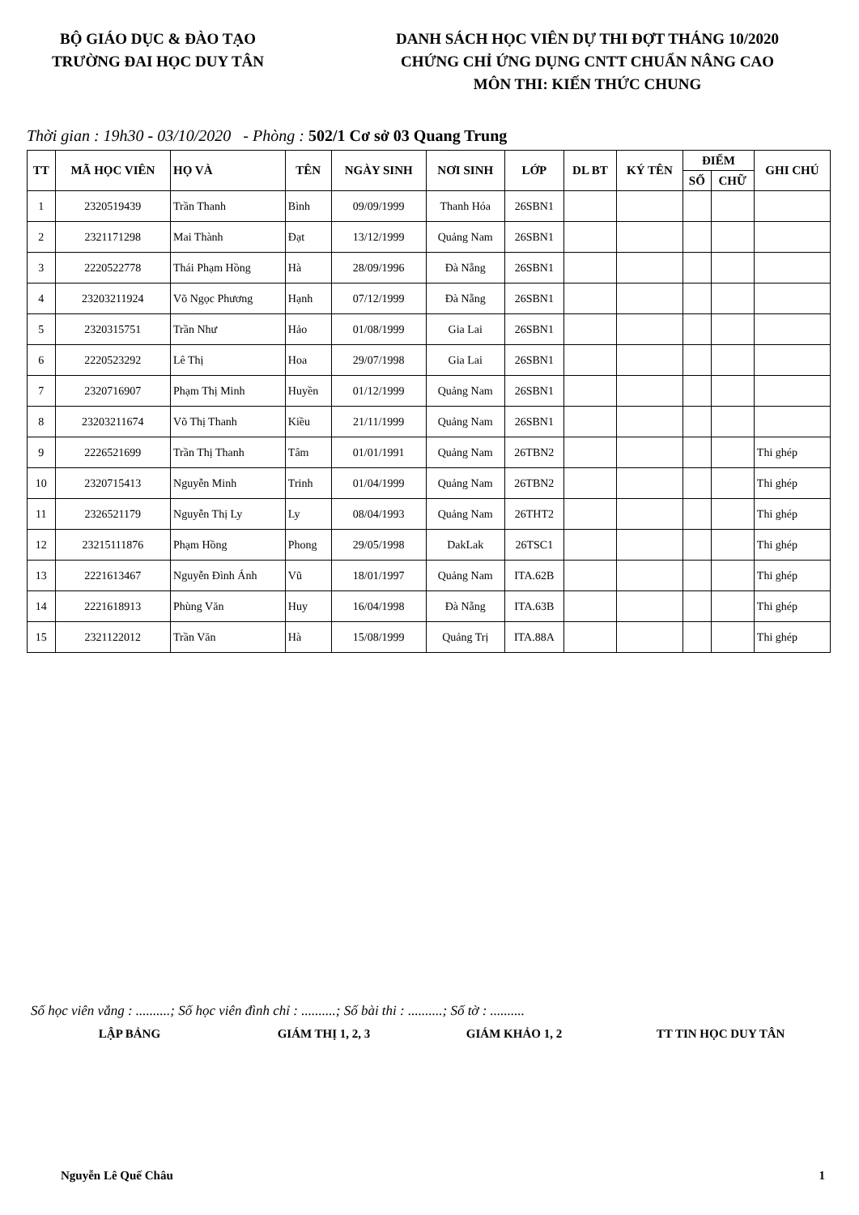BỘ GIÁO DỤC & ĐÀO TẠO
TRƯỜNG ĐAI HỌC DUY TÂN
DANH SÁCH HỌC VIÊN DỰ THI ĐỢT THÁNG 10/2020
CHỨNG CHỈ ỨNG DỤNG CNTT CHUẨN NÂNG CAO
MÔN THI: KIẾN THỨC CHUNG
Thời gian : 19h30 - 03/10/2020 - Phòng : 502/1 Cơ sở 03 Quang Trung
| TT | MÃ HỌC VIÊN | HỌ VÀ | TÊN | NGÀY SINH | NƠI SINH | LỚP | DL BT | KÝ TÊN | ĐIỂM | | GHI CHÚ |
| --- | --- | --- | --- | --- | --- | --- | --- | --- | --- | --- | --- |
| | | | | | | | | | SỐ | CHỮ | |
| 1 | 2320519439 | Trần Thanh | Bình | 09/09/1999 | Thanh Hóa | 26SBN1 | | | | | |
| 2 | 2321171298 | Mai Thành | Đạt | 13/12/1999 | Quảng Nam | 26SBN1 | | | | | |
| 3 | 2220522778 | Thái Phạm Hồng | Hà | 28/09/1996 | Đà Nẵng | 26SBN1 | | | | | |
| 4 | 23203211924 | Võ Ngọc Phương | Hạnh | 07/12/1999 | Đà Nẵng | 26SBN1 | | | | | |
| 5 | 2320315751 | Trần Như | Hảo | 01/08/1999 | Gia Lai | 26SBN1 | | | | | |
| 6 | 2220523292 | Lê Thị | Hoa | 29/07/1998 | Gia Lai | 26SBN1 | | | | | |
| 7 | 2320716907 | Phạm Thị Minh | Huyền | 01/12/1999 | Quảng Nam | 26SBN1 | | | | | |
| 8 | 23203211674 | Võ Thị Thanh | Kiều | 21/11/1999 | Quảng Nam | 26SBN1 | | | | | |
| 9 | 2226521699 | Trần Thị Thanh | Tâm | 01/01/1991 | Quảng Nam | 26TBN2 | | | | | Thi ghép |
| 10 | 2320715413 | Nguyễn Minh | Trinh | 01/04/1999 | Quảng Nam | 26TBN2 | | | | | Thi ghép |
| 11 | 2326521179 | Nguyễn Thị Ly | Ly | 08/04/1993 | Quảng Nam | 26THT2 | | | | | Thi ghép |
| 12 | 23215111876 | Phạm Hồng | Phong | 29/05/1998 | DakLak | 26TSC1 | | | | | Thi ghép |
| 13 | 2221613467 | Nguyễn Đình Ánh | Vũ | 18/01/1997 | Quảng Nam | ITA.62B | | | | | Thi ghép |
| 14 | 2221618913 | Phùng Văn | Huy | 16/04/1998 | Đà Nẵng | ITA.63B | | | | | Thi ghép |
| 15 | 2321122012 | Trần Văn | Hà | 15/08/1999 | Quảng Trị | ITA.88A | | | | | Thi ghép |
Số học viên vắng : ..........; Số học viên đình chỉ : ..........; Số bài thi : ..........; Số tờ : ..........
LẬP BẢNG GIÁM THỊ 1, 2, 3 GIÁM KHẢO 1, 2 TT TIN HỌC DUY TÂN
Nguyễn Lê Quế Châu 1